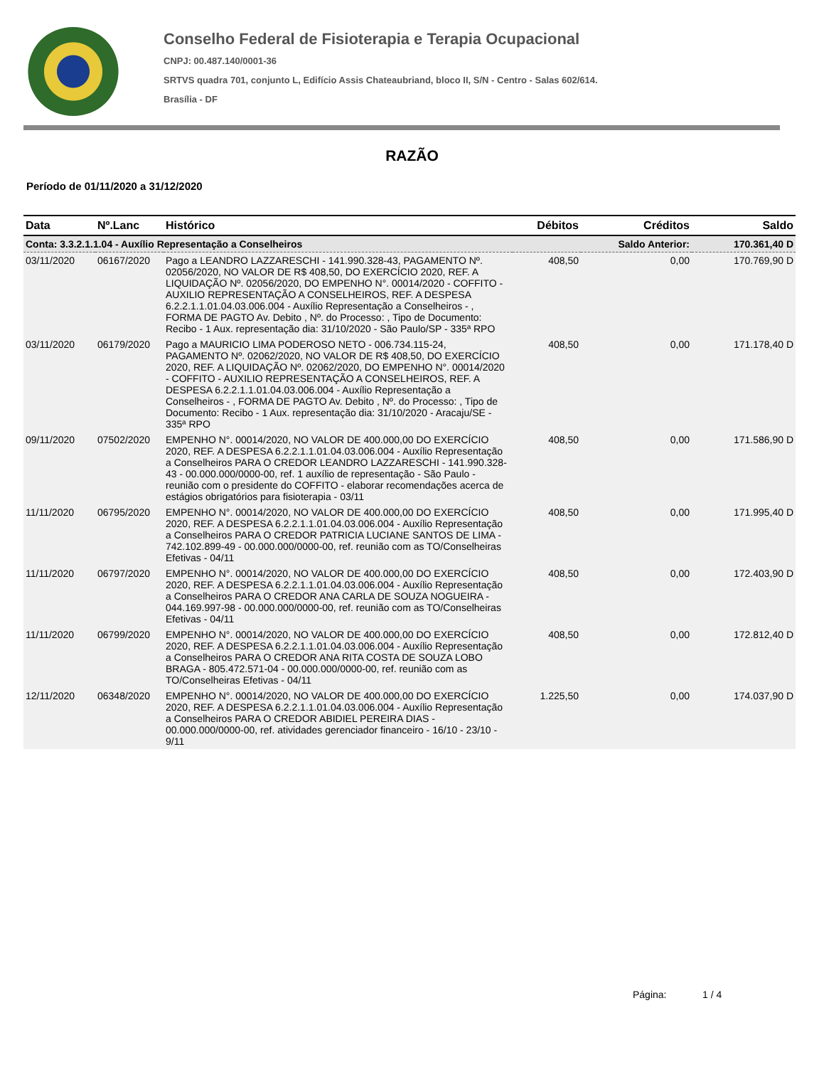Conselho Federal de Fisioterapia e Terapia Ocupacional
CNPJ: 00.487.140/0001-36
SRTVS quadra 701, conjunto L, Edifício Assis Chateaubriand, bloco II, S/N - Centro - Salas 602/614.
Brasília - DF
RAZÃO
Período de 01/11/2020 a 31/12/2020
| Data | Nº.Lanc | Histórico | Débitos | Créditos | Saldo |
| --- | --- | --- | --- | --- | --- |
| Conta: 3.3.2.1.1.04 - Auxílio Representação a Conselheiros | | | | Saldo Anterior: | 170.361,40 D |
| 03/11/2020 | 06167/2020 | Pago a LEANDRO LAZZARESCHI - 141.990.328-43, PAGAMENTO Nº. 02056/2020, NO VALOR DE R$ 408,50, DO EXERCÍCIO 2020, REF. A LIQUIDAÇÃO Nº. 02056/2020, DO EMPENHO N°. 00014/2020 - COFFITO - AUXILIO REPRESENTAÇÃO A CONSELHEIROS, REF. A DESPESA 6.2.2.1.1.01.04.03.006.004 - Auxílio Representação a Conselheiros - , FORMA DE PAGTO Av. Debito , Nº. do Processo: , Tipo de Documento: Recibo - 1 Aux. representação dia: 31/10/2020 - São Paulo/SP - 335ª RPO | 408,50 | 0,00 | 170.769,90 D |
| 03/11/2020 | 06179/2020 | Pago a MAURICIO LIMA PODEROSO NETO - 006.734.115-24, PAGAMENTO Nº. 02062/2020, NO VALOR DE R$ 408,50, DO EXERCÍCIO 2020, REF. A LIQUIDAÇÃO Nº. 02062/2020, DO EMPENHO N°. 00014/2020 - COFFITO - AUXILIO REPRESENTAÇÃO A CONSELHEIROS, REF. A DESPESA 6.2.2.1.1.01.04.03.006.004 - Auxílio Representação a Conselheiros - , FORMA DE PAGTO Av. Debito , Nº. do Processo: , Tipo de Documento: Recibo - 1 Aux. representação dia: 31/10/2020 - Aracaju/SE - 335ª RPO | 408,50 | 0,00 | 171.178,40 D |
| 09/11/2020 | 07502/2020 | EMPENHO N°. 00014/2020, NO VALOR DE 400.000,00 DO EXERCÍCIO 2020, REF. A DESPESA 6.2.2.1.1.01.04.03.006.004 - Auxílio Representação a Conselheiros PARA O CREDOR LEANDRO LAZZARESCHI - 141.990.328-43 - 00.000.000/0000-00, ref. 1 auxílio de representação - São Paulo - reunião com o presidente do COFFITO - elaborar recomendações acerca de estágios obrigatórios para fisioterapia - 03/11 | 408,50 | 0,00 | 171.586,90 D |
| 11/11/2020 | 06795/2020 | EMPENHO N°. 00014/2020, NO VALOR DE 400.000,00 DO EXERCÍCIO 2020, REF. A DESPESA 6.2.2.1.1.01.04.03.006.004 - Auxílio Representação a Conselheiros PARA O CREDOR PATRICIA LUCIANE SANTOS DE LIMA - 742.102.899-49 - 00.000.000/0000-00, ref. reunião com as TO/Conselheiras Efetivas - 04/11 | 408,50 | 0,00 | 171.995,40 D |
| 11/11/2020 | 06797/2020 | EMPENHO N°. 00014/2020, NO VALOR DE 400.000,00 DO EXERCÍCIO 2020, REF. A DESPESA 6.2.2.1.1.01.04.03.006.004 - Auxílio Representação a Conselheiros PARA O CREDOR ANA CARLA DE SOUZA NOGUEIRA - 044.169.997-98 - 00.000.000/0000-00, ref. reunião com as TO/Conselheiras Efetivas - 04/11 | 408,50 | 0,00 | 172.403,90 D |
| 11/11/2020 | 06799/2020 | EMPENHO N°. 00014/2020, NO VALOR DE 400.000,00 DO EXERCÍCIO 2020, REF. A DESPESA 6.2.2.1.1.01.04.03.006.004 - Auxílio Representação a Conselheiros PARA O CREDOR ANA RITA COSTA DE SOUZA LOBO BRAGA - 805.472.571-04 - 00.000.000/0000-00, ref. reunião com as TO/Conselheiras Efetivas - 04/11 | 408,50 | 0,00 | 172.812,40 D |
| 12/11/2020 | 06348/2020 | EMPENHO N°. 00014/2020, NO VALOR DE 400.000,00 DO EXERCÍCIO 2020, REF. A DESPESA 6.2.2.1.1.01.04.03.006.004 - Auxílio Representação a Conselheiros PARA O CREDOR ABIDIEL PEREIRA DIAS - 00.000.000/0000-00, ref. atividades gerenciador financeiro - 16/10 - 23/10 - 9/11 | 1.225,50 | 0,00 | 174.037,90 D |
Página: 1 / 4